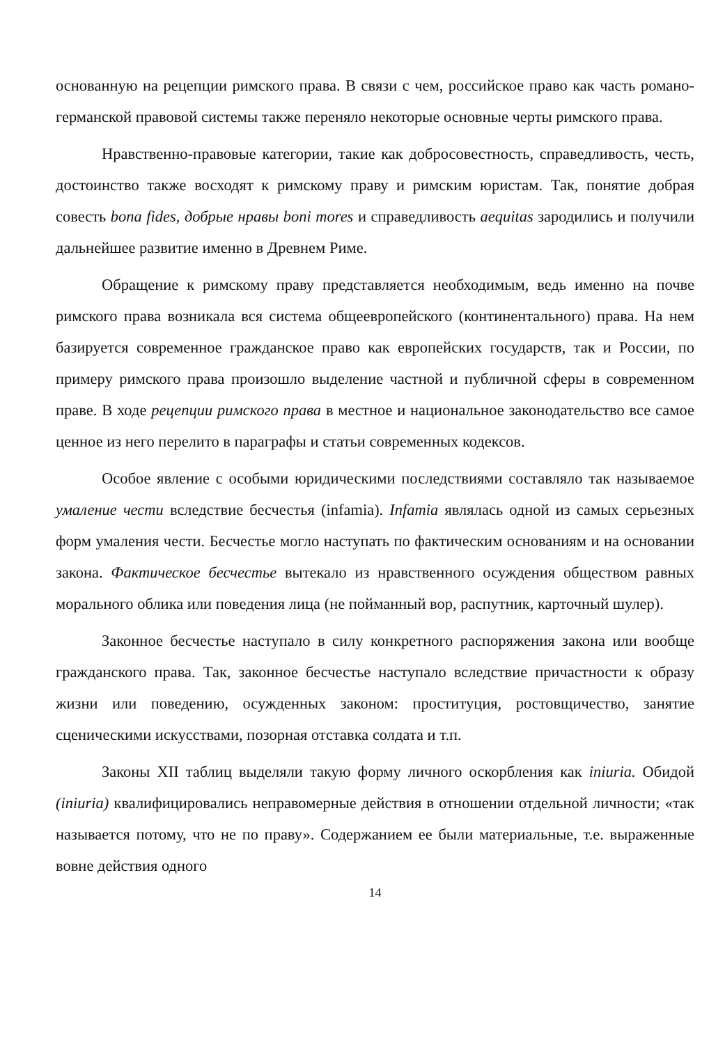основанную на рецепции римского права. В связи с чем, российское право как часть романо-германской правовой системы также переняло некоторые основные черты римского права.
Нравственно-правовые категории, такие как добросовестность, справедливость, честь, достоинство также восходят к римскому праву и римским юристам. Так, понятие добрая совесть bona fides, добрые нравы boni mores и справедливость aequitas зародились и получили дальнейшее развитие именно в Древнем Риме.
Обращение к римскому праву представляется необходимым, ведь именно на почве римского права возникала вся система общеевропейского (континентального) права. На нем базируется современное гражданское право как европейских государств, так и России, по примеру римского права произошло выделение частной и публичной сферы в современном праве. В ходе рецепции римского права в местное и национальное законодательство все самое ценное из него перелито в параграфы и статьи современных кодексов.
Особое явление с особыми юридическими последствиями составляло так называемое умаление чести вследствие бесчестья (infamia). Infamia являлась одной из самых серьезных форм умаления чести. Бесчестье могло наступать по фактическим основаниям и на основании закона. Фактическое бесчестье вытекало из нравственного осуждения обществом равных морального облика или поведения лица (не пойманный вор, распутник, карточный шулер).
Законное бесчестье наступало в силу конкретного распоряжения закона или вообще гражданского права. Так, законное бесчестье наступало вследствие причастности к образу жизни или поведению, осужденных законом: проституция, ростовщичество, занятие сценическими искусствами, позорная отставка солдата и т.п.
Законы XII таблиц выделяли такую форму личного оскорбления как iniuria. Обидой (iniuria) квалифицировались неправомерные действия в отношении отдельной личности; «так называется потому, что не по праву». Содержанием ее были материальные, т.е. выраженные вовне действия одного
14